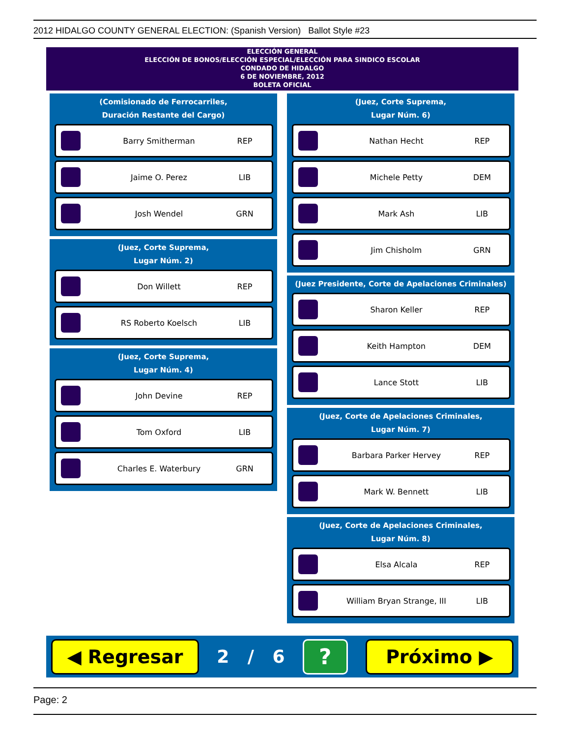2012 HIDALGO COUNTY GENERAL ELECTION: (Spanish Version) Ballot Style #23
ELECCIÓN GENERAL
ELECCIÓN DE BONOS/ELECCIÓN ESPECIAL/ELECCIÓN PARA SINDICO ESCOLAR
CONDADO DE HIDALGO
6 DE NOVIEMBRE, 2012
BOLETA OFICIAL
(Comisionado de Ferrocarriles,
Duración Restante del Cargo)
Barry Smitherman REP
Jaime O. Perez LIB
Josh Wendel GRN
(Juez, Corte Suprema,
Lugar Núm. 2)
Don Willett REP
RS Roberto Koelsch LIB
(Juez, Corte Suprema,
Lugar Núm. 4)
John Devine REP
Tom Oxford LIB
Charles E. Waterbury GRN
(Juez, Corte Suprema,
Lugar Núm. 6)
Nathan Hecht REP
Michele Petty DEM
Mark Ash LIB
Jim Chisholm GRN
(Juez Presidente, Corte de Apelaciones Criminales)
Sharon Keller REP
Keith Hampton DEM
Lance Stott LIB
(Juez, Corte de Apelaciones Criminales,
Lugar Núm. 7)
Barbara Parker Hervey REP
Mark W. Bennett LIB
(Juez, Corte de Apelaciones Criminales,
Lugar Núm. 8)
Elsa Alcala REP
William Bryan Strange, III LIB
◀ Regresar
2 / 6
?
Próximo ▶
Page: 2